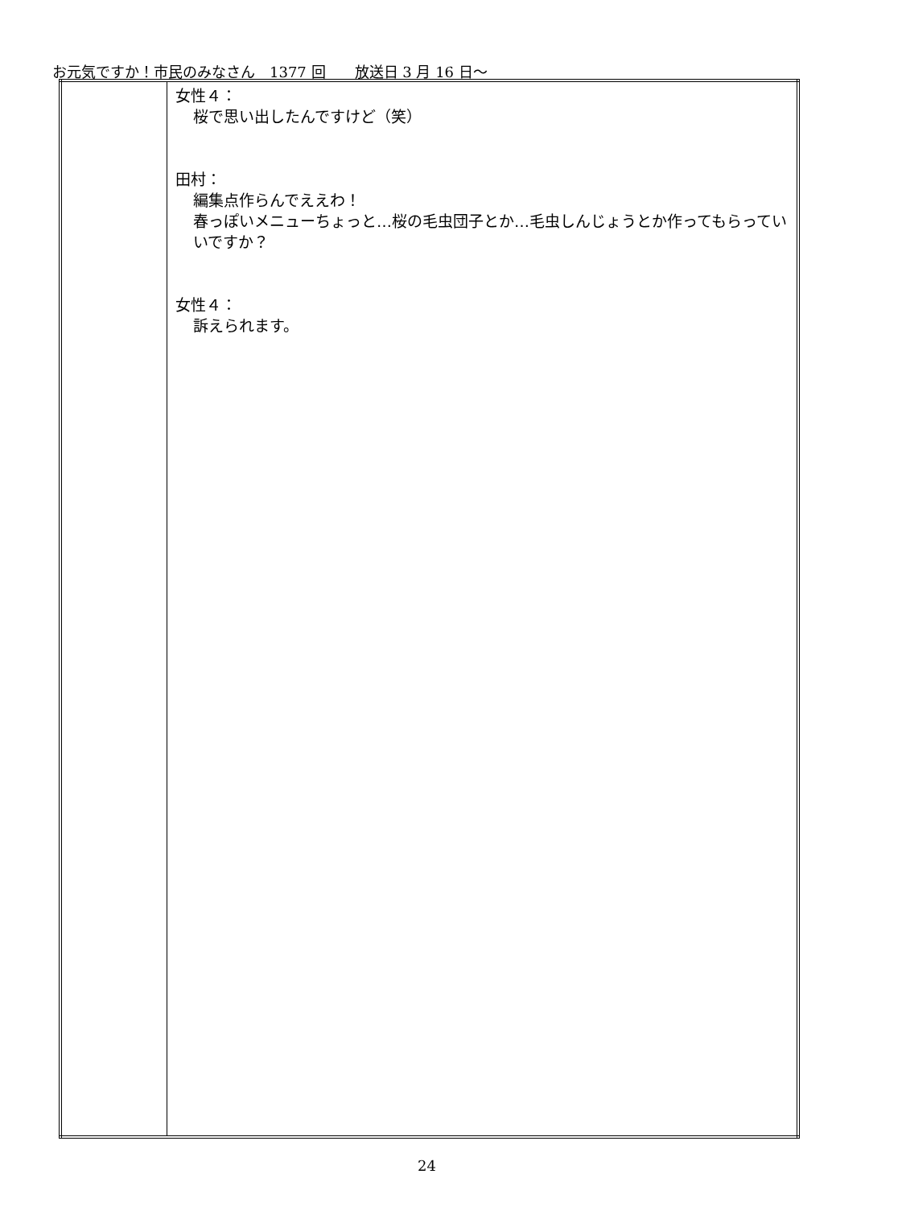お元気ですか！市民のみなさん　1377 回　　放送日 3 月 16 日～
| | 女性４： 桜で思い出したんですけど（笑） 田村： 編集点作らんでええわ！ 春っぽいメニューちょっと…桜の毛虫団子とか…毛虫しんじょうとか作ってもらっていいですか？ 女性４： 訴えられます。 |
24